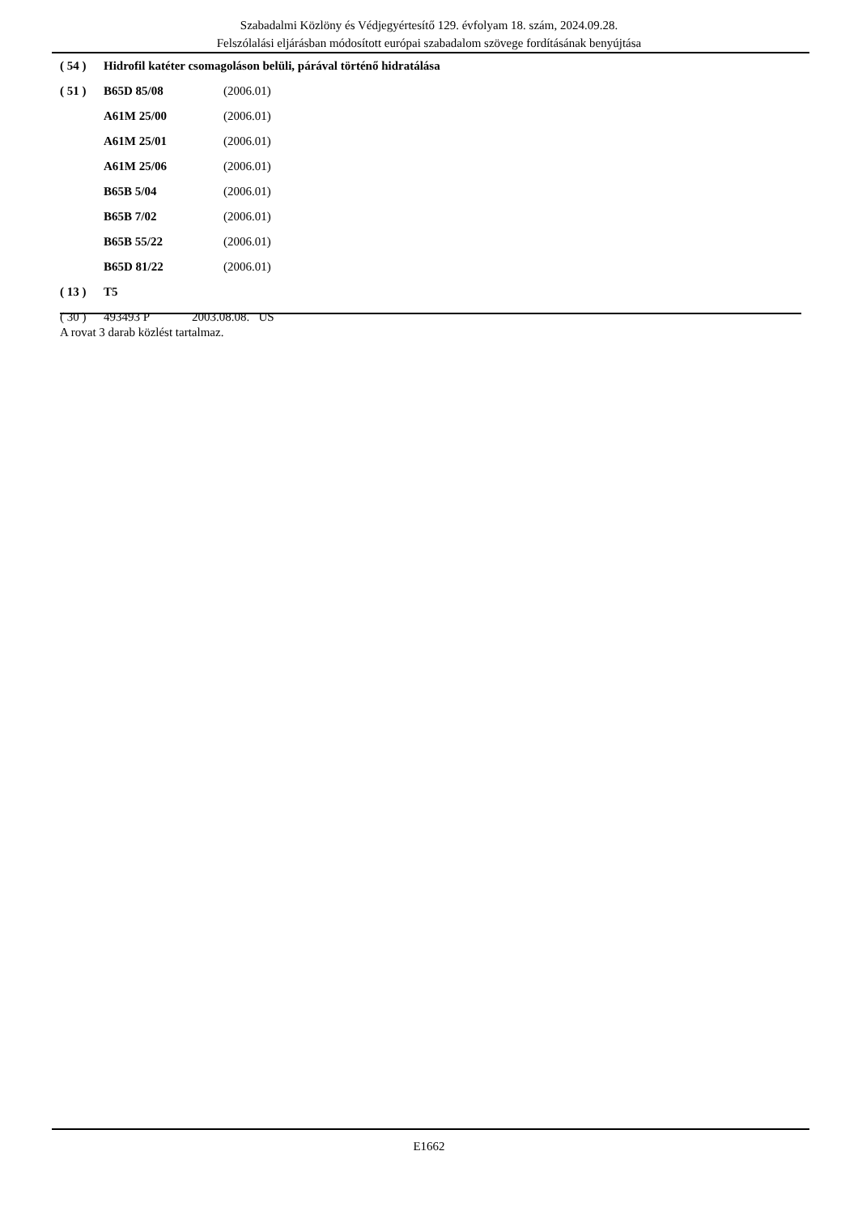Szabadalmi Közlöny és Védjegyértesítő 129. évfolyam 18. szám, 2024.09.28.
Felszólalási eljárásban módosított európai szabadalom szövege fordításának benyújtása
| ( 54 ) | Hidrofil katéter csomagoláson belüli, párával történő hidratálása | |
| ( 51 ) | B65D 85/08 | (2006.01) |
| | A61M 25/00 | (2006.01) |
| | A61M 25/01 | (2006.01) |
| | A61M 25/06 | (2006.01) |
| | B65B 5/04 | (2006.01) |
| | B65B 7/02 | (2006.01) |
| | B65B 55/22 | (2006.01) |
| | B65D 81/22 | (2006.01) |
| ( 13 ) | T5 | |
| ( 30 ) | 493493 P 2003.08.08. US | |
A rovat 3 darab közlést tartalmaz.
E1662